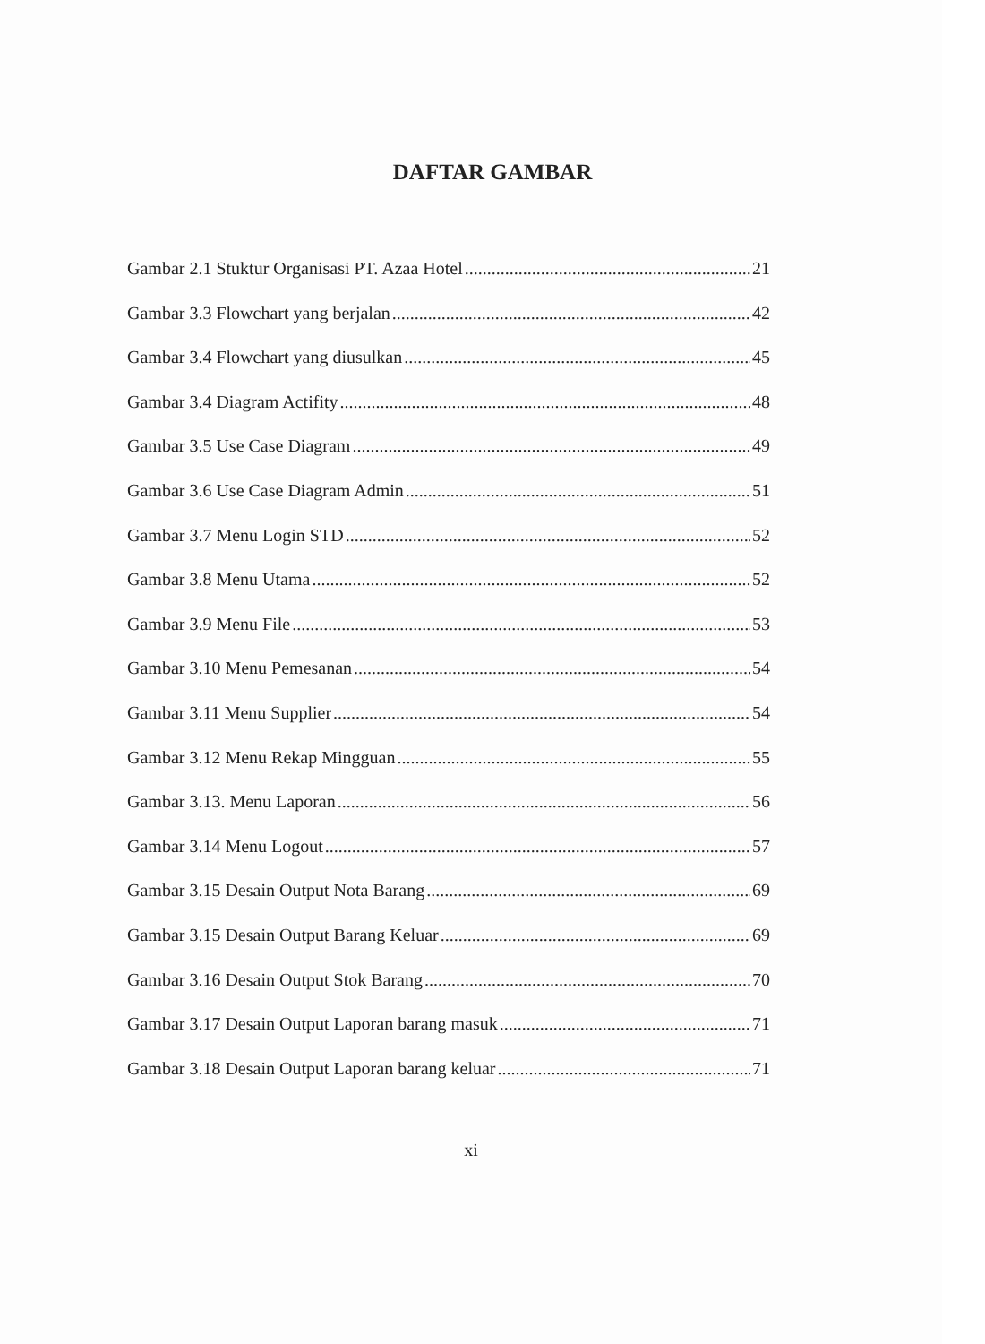DAFTAR GAMBAR
Gambar 2.1 Stuktur Organisasi PT. Azaa Hotel 21
Gambar 3.3 Flowchart yang berjalan 42
Gambar 3.4 Flowchart yang diusulkan 45
Gambar 3.4 Diagram Actifity 48
Gambar 3.5 Use Case Diagram 49
Gambar 3.6 Use Case Diagram Admin 51
Gambar 3.7 Menu Login STD 52
Gambar 3.8 Menu Utama 52
Gambar 3.9 Menu File 53
Gambar 3.10 Menu Pemesanan 54
Gambar 3.11 Menu Supplier 54
Gambar 3.12 Menu Rekap Mingguan 55
Gambar 3.13. Menu Laporan 56
Gambar 3.14 Menu Logout 57
Gambar 3.15 Desain Output Nota Barang 69
Gambar 3.15 Desain Output Barang Keluar 69
Gambar 3.16 Desain Output Stok Barang 70
Gambar 3.17 Desain Output Laporan barang masuk 71
Gambar 3.18 Desain Output Laporan barang keluar 71
xi